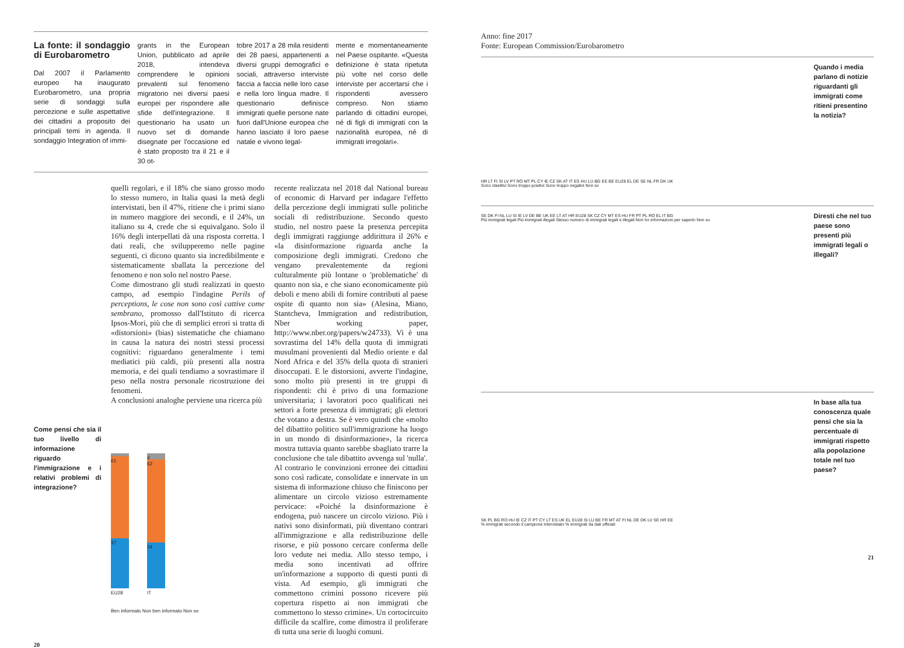La fonte: il sondaggio di Eurobarometro
Dal 2007 il Parlamento europeo ha inaugurato Eurobarometro, una propria serie di sondaggi sulla percezione e sulle aspettative dei cittadini a proposito dei principali temi in agenda. Il sondaggio Integration of immi-
grants in the European Union, pubblicato ad aprile 2018, intendeva comprendere le opinioni prevalenti sul fenomeno migratorio nei diversi paesi europei per rispondere alle sfide dell'integrazione. Il questionario ha usato un nuovo set di domande disegnate per l'occasione ed è stato proposto tra il 21 e il 30 ot-
tobre 2017 a 28 mila residenti dei 28 paesi, appartenenti a diversi gruppi demografici e sociali, attraverso interviste faccia a faccia nelle loro case e nella loro lingua madre. Il questionario definisce immigrati quelle persone nate fuori dall'Unione europea che hanno lasciato il loro paese natale e vivono legal-
mente e momentaneamente nel Paese ospitante. «Questa definizione è stata ripetuta più volte nel corso delle interviste per accertarsi che i rispondenti avessero compreso. Non stiamo parlando di cittadini europei, né di figli di immigrati con la nazionalità europea, né di immigrati irregolari».
Come pensi che sia il tuo livello di informazione riguardo l'immigrazione e i relativi problemi di integrazione?
quelli regolari, e il 18% che siano grosso modo lo stesso numero, in Italia quasi la metà degli intervistati, ben il 47%, ritiene che i primi siano in numero maggiore dei secondi, e il 24%, un italiano su 4, crede che si equivalgano. Solo il 16% degli interpellati dà una risposta corretta. I dati reali, che svilupperemo nelle pagine seguenti, ci dicono quanto sia incredibilmente e sistematicamente sballata la percezione del fenomeno e non solo nel nostro Paese.
Come dimostrano gli studi realizzati in questo campo, ad esempio l'indagine Perils of perceptions, le cose non sono così cattive come sembrano, promosso dall'Istituto di ricerca Ipsos-Mori, più che di semplici errori si tratta di «distorsioni» (bias) sistematiche che chiamano in causa la natura dei nostri stessi processi cognitivi: riguardano generalmente i temi mediatici più caldi, più presenti alla nostra memoria, e dei quali tendiamo a sovrastimare il peso nella nostra personale ricostruzione dei fenomeni.
A conclusioni analoghe perviene una ricerca più
2
61
37
EU28
4
62
34
IT
Ben informato Non ben informato Non so
recente realizzata nel 2018 dal National bureau of economic di Harvard per indagare l'effetto della percezione degli immigrati sulle politiche sociali di redistribuzione. Secondo questo studio, nel nostro paese la presenza percepita degli immigrati raggiunge addirittura il 26% e «la disinformazione riguarda anche la composizione degli immigrati. Credono che vengano prevalentemente da regioni culturalmente più lontane o 'problematiche' di quanto non sia, e che siano economicamente più deboli e meno abili di fornire contributi al paese ospite di quanto non sia» (Alesina, Miano, Stantcheva, Immigration and redistribution, Nber working paper, http://www.nber.org/papers/w24733). Vi è una sovrastima del 14% della quota di immigrati musulmani provenienti dal Medio oriente e dal Nord Africa e del 35% della quota di stranieri disoccupati. E le distorsioni, avverte l'indagine, sono molto più presenti in tre gruppi di rispondenti: chi è privo di una formazione universitaria; i lavoratori poco qualificati nei settori a forte presenza di immigrati; gli elettori che votano a destra. Se è vero quindi che «molto del dibattito politico sull'immigrazione ha luogo in un mondo di disinformazione», la ricerca mostra tuttavia quanto sarebbe sbagliato trarre la conclusione che tale dibattito avvenga sul 'nulla'.
Al contrario le convinzioni erronee dei cittadini sono così radicate, consolidate e innervate in un sistema di informazione chiuso che finiscono per alimentare un circolo vizioso estremamente pervicace: «Poiché la disinformazione è endogena, può nascere un circolo vizioso. Più i nativi sono disinformati, più diventano contrari all'immigrazione e alla redistribuzione delle risorse, e più possono cercare conferma delle loro vedute nei media. Allo stesso tempo, i media sono incentivati ad offrire un'informazione a supporto di questi punti di vista. Ad esempio, gli immigrati che commettono crimini possono ricevere più copertura rispetto ai non immigrati che commettono lo stesso crimine». Un cortocircuito difficile da scalfire, come dimostra il proliferare di tutta una serie di luoghi comuni.
20
Anno: fine 2017
Fonte: European Commission/Eurobarometro
HR LT FI SI LV PT RO MT PL CY IE CZ SK AT IT ES HU LU BG EE BE EU28 EL DE SE NL FR DK UK
Sono obiettivi Sono troppo positivi Sono troppo negativi Non so
Quando i media parlano di notizie riguardanti gli immigrati come ritieni presentino la notizia?
SE DK FI NL LU SI IE LV DE BE UK EE LT AT HR EU28 SK CZ CY MT ES HU FR PT PL RO EL IT BG
Più immigrati legali Più immigrati illegali Stesso numero di immigrati legali e illegali Non ho informazioni per saperlo Non so
Diresti che nel tuo paese sono presenti più immigrati legali o illegali?
SK PL BG RO HU IE CZ IT PT CY LT ES UK EL EU28 SI LU BE FR MT AT FI NL DE DK LV SE HR EE
% immigrati secondo il campione intervistato % immigrati da dati ufficiali
In base alla tua conoscenza quale pensi che sia la percentuale di immigrati rispetto alla popolazione totale nel tuo paese?
21